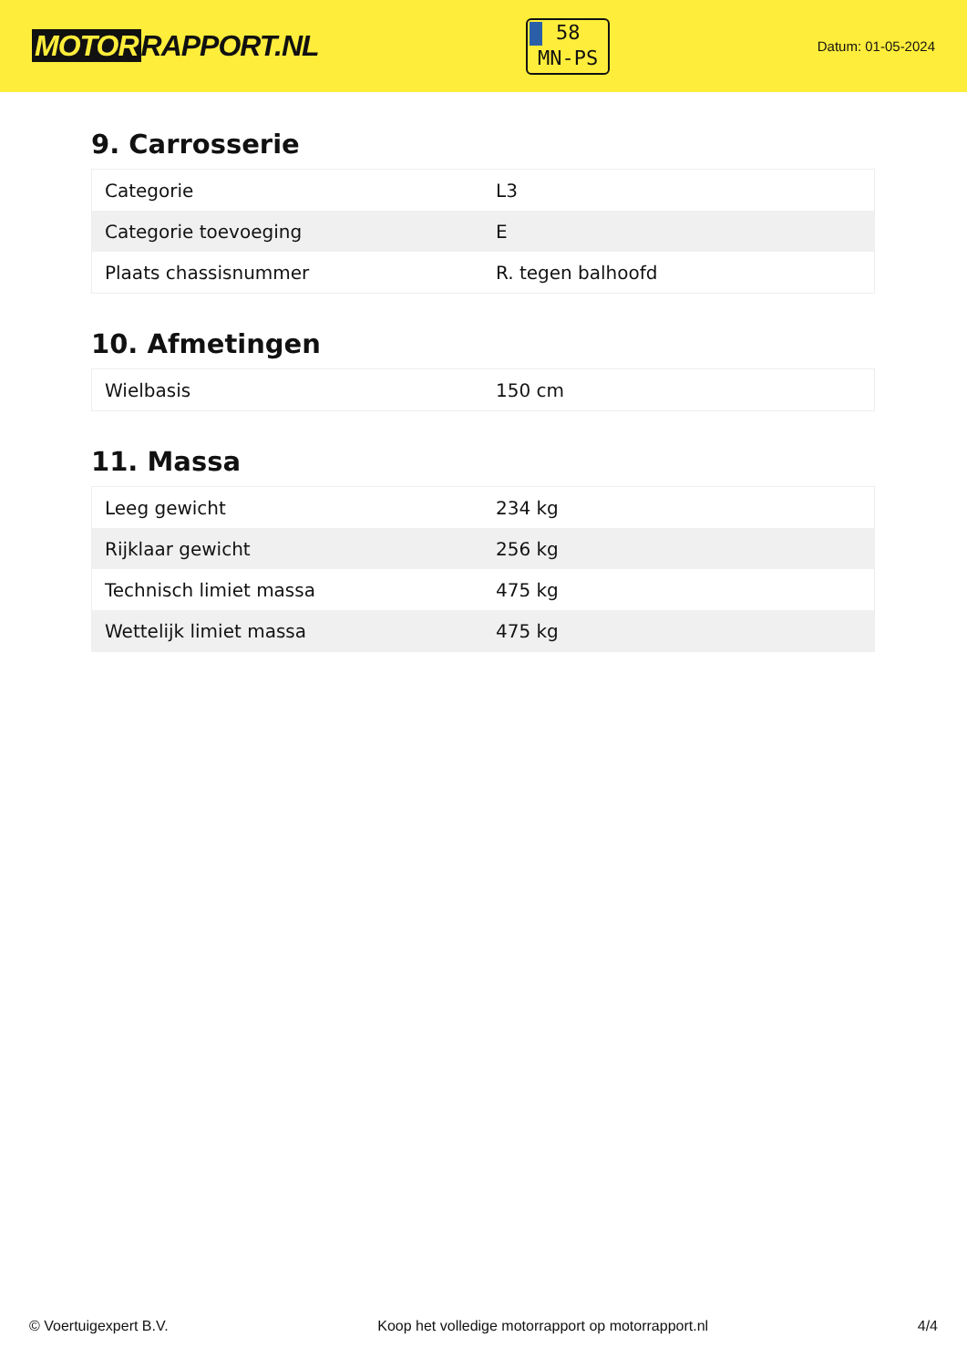MOTOR RAPPORT.NL
58
MN-PS
Datum: 01-05-2024
9. Carrosserie
| Categorie | L3 |
| Categorie toevoeging | E |
| Plaats chassisnummer | R. tegen balhoofd |
10. Afmetingen
| Wielbasis | 150 cm |
11. Massa
| Leeg gewicht | 234 kg |
| Rijklaar gewicht | 256 kg |
| Technisch limiet massa | 475 kg |
| Wettelijk limiet massa | 475 kg |
© Voertuigexpert B.V. Koop het volledige motorrapport op motorrapport.nl 4/4